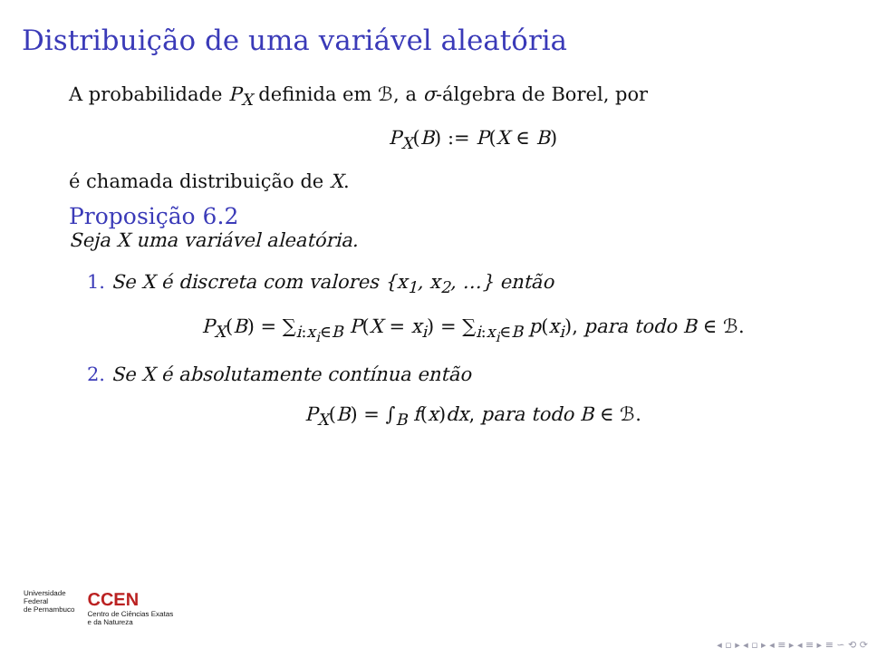Distribuição de uma variável aleatória
A probabilidade P<sub>X</sub> definida em ℬ, a σ-álgebra de Borel, por
P<sub>X</sub>(B) := P(X ∈ B)
é chamada distribuição de X.
Proposição 6.2
Seja X uma variável aleatória.
1. Se X é discreta com valores {x<sub>1</sub>, x<sub>2</sub>, …} então
P<sub>X</sub>(B) = ∑<sub>i:x<sub>i</sub>∈B</sub> P(X = x<sub>i</sub>) = ∑<sub>i:x<sub>i</sub>∈B</sub> p(x<sub>i</sub>), para todo B ∈ ℬ.
2. Se X é absolutamente contínua então
P<sub>X</sub>(B) = ∫<sub>B</sub> f(x)dx, para todo B ∈ ℬ.
Universidade
Federal
de Pernambuco
CCEN
Centro de Ciências Exatas
e da Natureza
◂ ▫ ▸ ◂ ▫ ▸ ◂ ≡ ▸ ◂ ≡ ▸ ≡ ∽ ⟲ ⟳